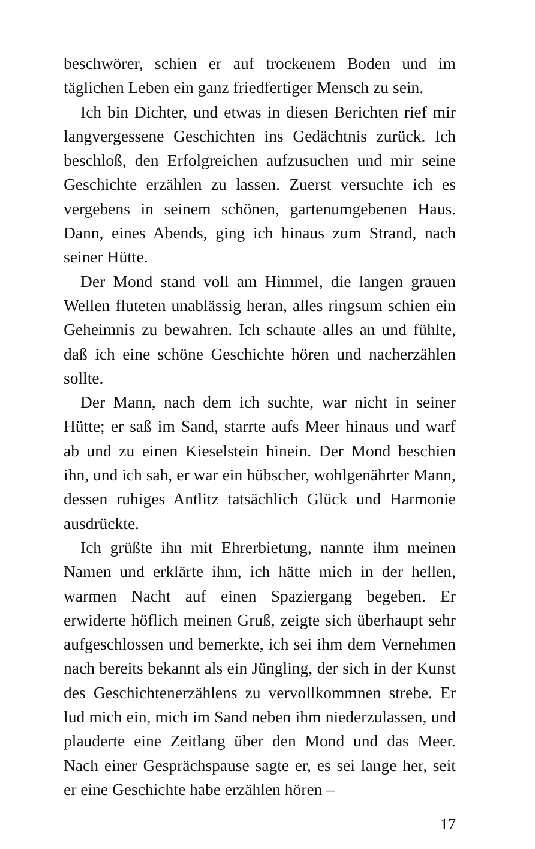beschwörer, schien er auf trockenem Boden und im täglichen Leben ein ganz friedfertiger Mensch zu sein.
Ich bin Dichter, und etwas in diesen Berichten rief mir langvergessene Geschichten ins Gedächtnis zurück. Ich beschloß, den Erfolgreichen aufzusuchen und mir seine Geschichte erzählen zu lassen. Zuerst versuchte ich es vergebens in seinem schönen, gartenumgebenen Haus. Dann, eines Abends, ging ich hinaus zum Strand, nach seiner Hütte.
Der Mond stand voll am Himmel, die langen grauen Wellen fluteten unablässig heran, alles ringsum schien ein Geheimnis zu bewahren. Ich schaute alles an und fühlte, daß ich eine schöne Geschichte hören und nacherzählen sollte.
Der Mann, nach dem ich suchte, war nicht in seiner Hütte; er saß im Sand, starrte aufs Meer hinaus und warf ab und zu einen Kieselstein hinein. Der Mond beschien ihn, und ich sah, er war ein hübscher, wohlgenährter Mann, dessen ruhiges Antlitz tatsächlich Glück und Harmonie ausdrückte.
Ich grüßte ihn mit Ehrerbietung, nannte ihm meinen Namen und erklärte ihm, ich hätte mich in der hellen, warmen Nacht auf einen Spaziergang begeben. Er erwiderte höflich meinen Gruß, zeigte sich überhaupt sehr aufgeschlossen und bemerkte, ich sei ihm dem Vernehmen nach bereits bekannt als ein Jüngling, der sich in der Kunst des Geschichtenerzählens zu vervollkommnen strebe. Er lud mich ein, mich im Sand neben ihm niederzulassen, und plauderte eine Zeitlang über den Mond und das Meer. Nach einer Gesprächspause sagte er, es sei lange her, seit er eine Geschichte habe erzählen hören –
17